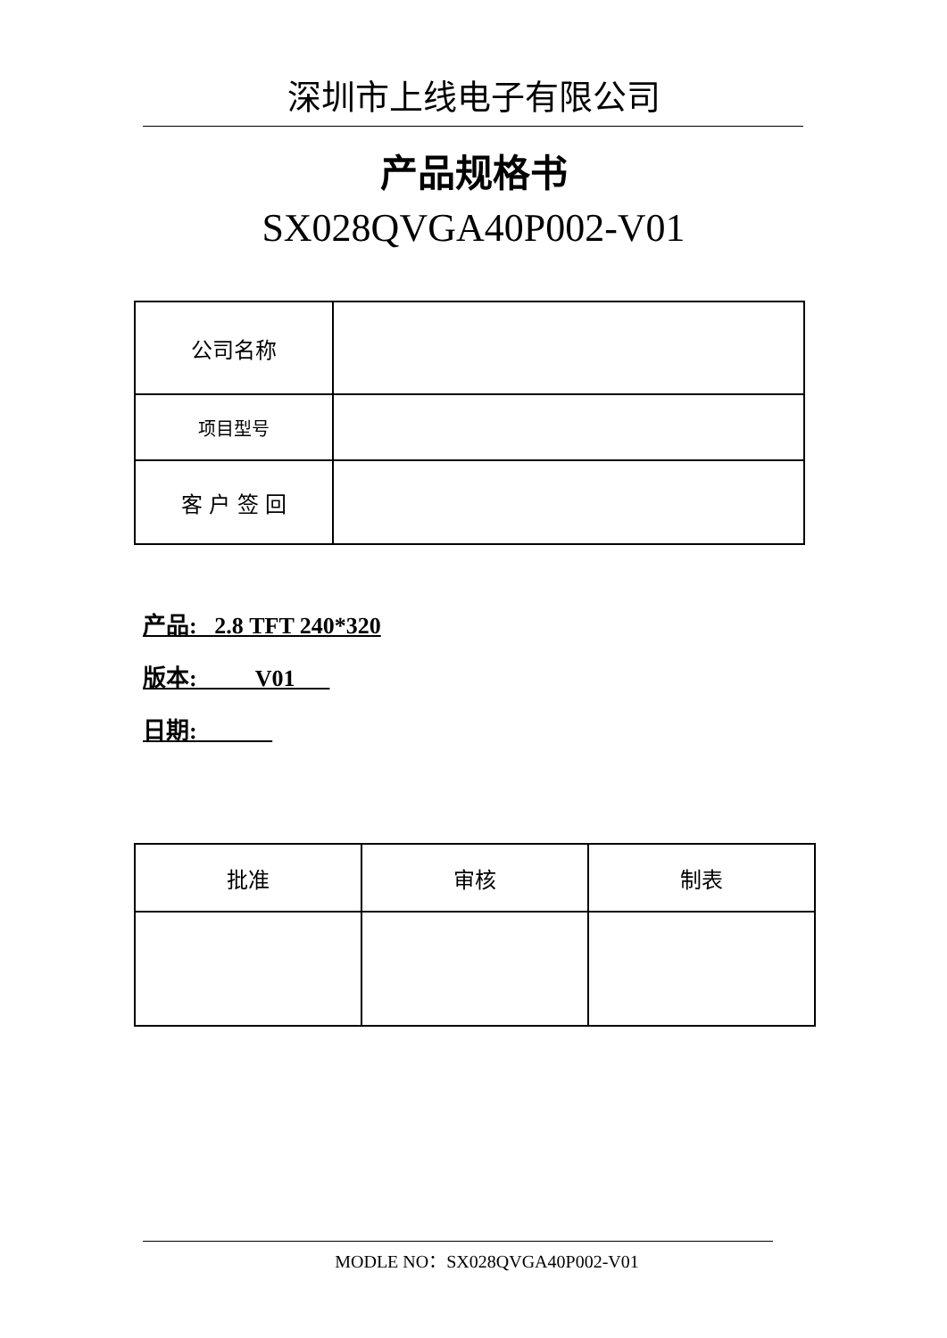深圳市上线电子有限公司
产品规格书
SX028QVGA40P002-V01
| 公司名称 | |
| 项目型号 | |
| 客 户 签 回 | |
产品: 2.8 TFT 240*320
版本: V01
日期:
| 批准 | 审核 | 制表 |
MODLE NO：SX028QVGA40P002-V01